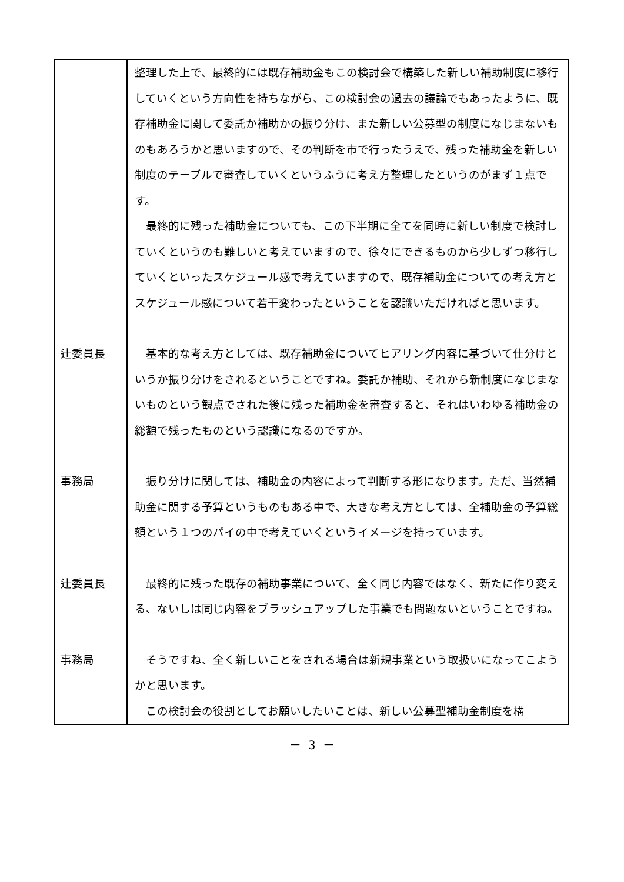| | 整理した上で、最終的には既存補助金もこの検討会で構築した新しい補助制度に移行していくという方向性を持ちながら、この検討会の過去の議論でもあったように、既存補助金に関して委託か補助かの振り分け、また新しい公募型の制度になじまないものもあろうかと思いますので、その判断を市で行ったうえで、残った補助金を新しい制度のテーブルで審査していくというふうに考え方整理したというのがまず１点です。 最終的に残った補助金についても、この下半期に全てを同時に新しい制度で検討していくというのも難しいと考えていますので、徐々にできるものから少しずつ移行していくといったスケジュール感で考えていますので、既存補助金についての考え方とスケジュール感について若干変わったということを認識いただければと思います。 |
| 辻委員長 | 基本的な考え方としては、既存補助金についてヒアリング内容に基づいて仕分けというか振り分けをされるということですね。委託か補助、それから新制度になじまないものという観点でされた後に残った補助金を審査すると、それはいわゆる補助金の総額で残ったものという認識になるのですか。 |
| 事務局 | 振り分けに関しては、補助金の内容によって判断する形になります。ただ、当然補助金に関する予算というものもある中で、大きな考え方としては、全補助金の予算総額という１つのパイの中で考えていくというイメージを持っています。 |
| 辻委員長 | 最終的に残った既存の補助事業について、全く同じ内容ではなく、新たに作り変える、ないしは同じ内容をブラッシュアップした事業でも問題ないということですね。 |
| 事務局 | そうですね、全く新しいことをされる場合は新規事業という取扱いになってこようかと思います。 この検討会の役割としてお願いしたいことは、新しい公募型補助金制度を構 |
－ 3 －